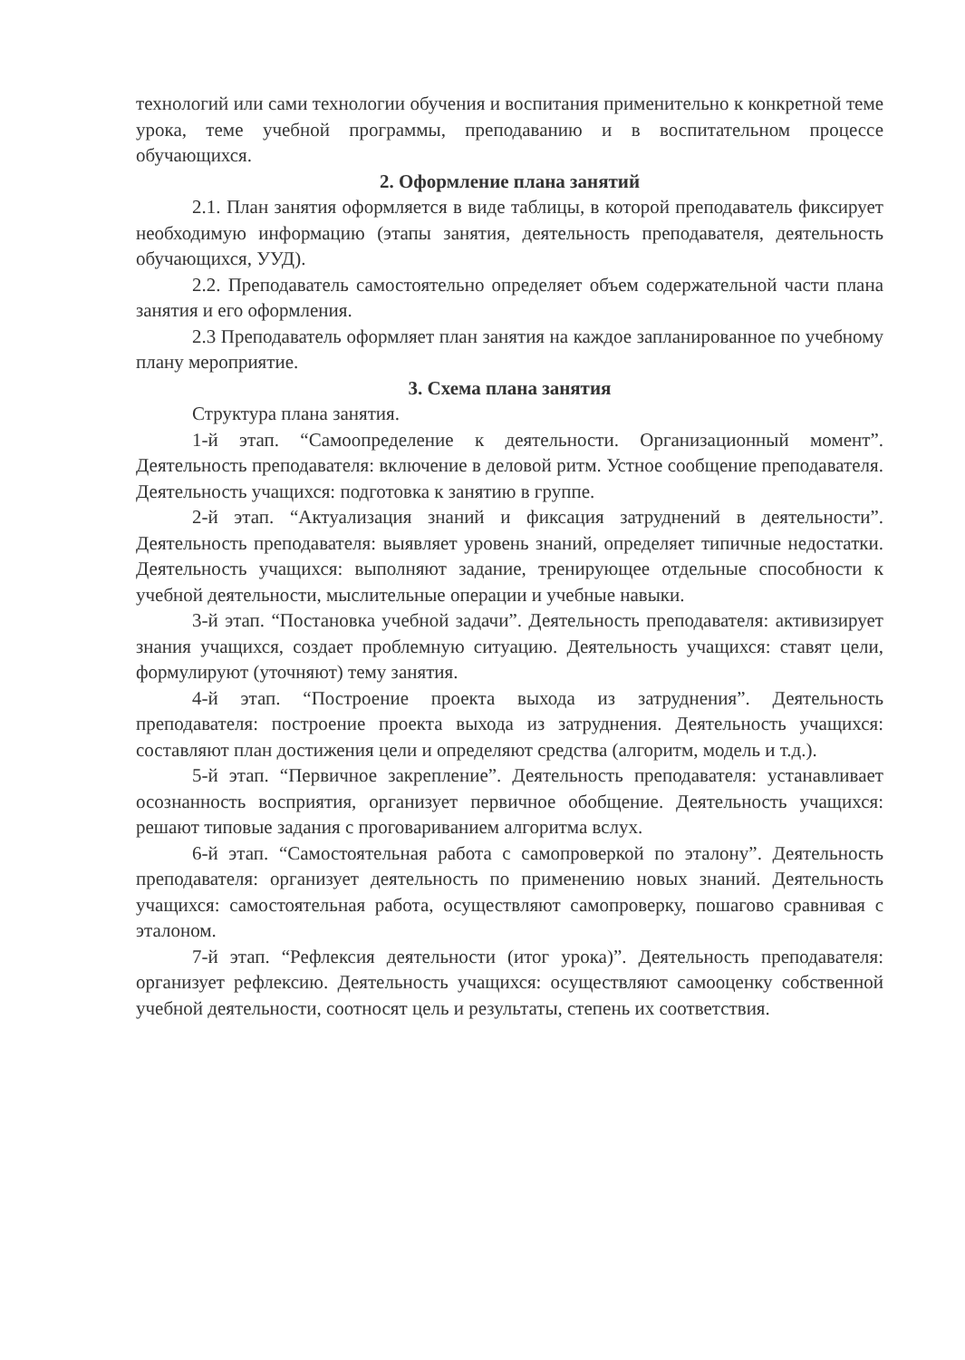технологий или сами технологии обучения и воспитания применительно к конкретной теме урока, теме учебной программы, преподаванию и в воспитательном процессе обучающихся.
2. Оформление плана занятий
2.1. План занятия оформляется в виде таблицы, в которой преподаватель фиксирует необходимую информацию (этапы занятия, деятельность преподавателя, деятельность обучающихся, УУД).
2.2. Преподаватель самостоятельно определяет объем содержательной части плана занятия и его оформления.
2.3 Преподаватель оформляет план занятия на каждое запланированное по учебному плану мероприятие.
3. Схема плана занятия
Структура плана занятия.
1-й этап. “Самоопределение к деятельности. Организационный момент”. Деятельность преподавателя: включение в деловой ритм. Устное сообщение преподавателя. Деятельность учащихся: подготовка к занятию в группе.
2-й этап. “Актуализация знаний и фиксация затруднений в деятельности”. Деятельность преподавателя: выявляет уровень знаний, определяет типичные недостатки. Деятельность учащихся: выполняют задание, тренирующее отдельные способности к учебной деятельности, мыслительные операции и учебные навыки.
3-й этап. “Постановка учебной задачи”. Деятельность преподавателя: активизирует знания учащихся, создает проблемную ситуацию. Деятельность учащихся: ставят цели, формулируют (уточняют) тему занятия.
4-й этап. “Построение проекта выхода из затруднения”. Деятельность преподавателя: построение проекта выхода из затруднения. Деятельность учащихся: составляют план достижения цели и определяют средства (алгоритм, модель и т.д.).
5-й этап. “Первичное закрепление”. Деятельность преподавателя: устанавливает осознанность восприятия, организует первичное обобщение. Деятельность учащихся: решают типовые задания с проговариванием алгоритма вслух.
6-й этап. “Самостоятельная работа с самопроверкой по эталону”. Деятельность преподавателя: организует деятельность по применению новых знаний. Деятельность учащихся: самостоятельная работа, осуществляют самопроверку, пошагово сравнивая с эталоном.
7-й этап. “Рефлексия деятельности (итог урока)”. Деятельность преподавателя: организует рефлексию. Деятельность учащихся: осуществляют самооценку собственной учебной деятельности, соотносят цель и результаты, степень их соответствия.